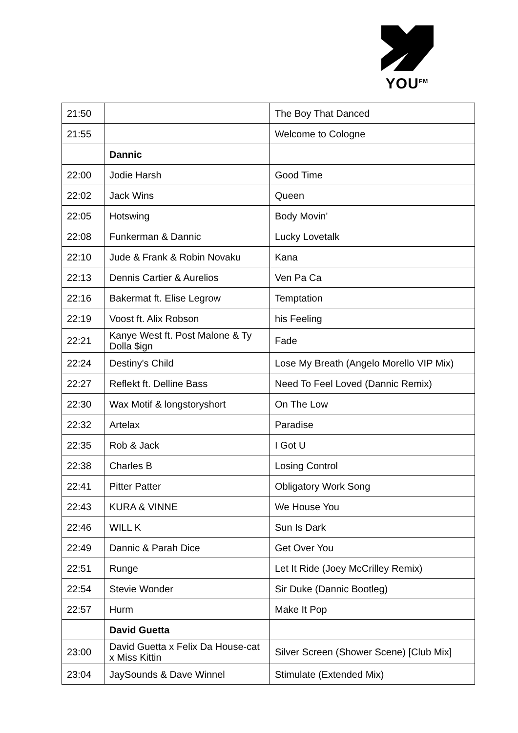YOU<sup>FM</sup>
| 21:50 | | The Boy That Danced |
| 21:55 | | Welcome to Cologne |
| | Dannic | |
| 22:00 | Jodie Harsh | Good Time |
| 22:02 | Jack Wins | Queen |
| 22:05 | Hotswing | Body Movin' |
| 22:08 | Funkerman & Dannic | Lucky Lovetalk |
| 22:10 | Jude & Frank & Robin Novaku | Kana |
| 22:13 | Dennis Cartier & Aurelios | Ven Pa Ca |
| 22:16 | Bakermat ft. Elise Legrow | Temptation |
| 22:19 | Voost ft. Alix Robson | his Feeling |
| 22:21 | Kanye West ft. Post Malone & Ty Dolla $ign | Fade |
| 22:24 | Destiny's Child | Lose My Breath (Angelo Morello VIP Mix) |
| 22:27 | Reflekt ft. Delline Bass | Need To Feel Loved (Dannic Remix) |
| 22:30 | Wax Motif & longstoryshort | On The Low |
| 22:32 | Artelax | Paradise |
| 22:35 | Rob & Jack | I Got U |
| 22:38 | Charles B | Losing Control |
| 22:41 | Pitter Patter | Obligatory Work Song |
| 22:43 | KURA & VINNE | We House You |
| 22:46 | WILL K | Sun Is Dark |
| 22:49 | Dannic & Parah Dice | Get Over You |
| 22:51 | Runge | Let It Ride (Joey McCrilley Remix) |
| 22:54 | Stevie Wonder | Sir Duke (Dannic Bootleg) |
| 22:57 | Hurm | Make It Pop |
| | David Guetta | |
| 23:00 | David Guetta x Felix Da House-cat x Miss Kittin | Silver Screen (Shower Scene) [Club Mix] |
| 23:04 | JaySounds & Dave Winnel | Stimulate (Extended Mix) |